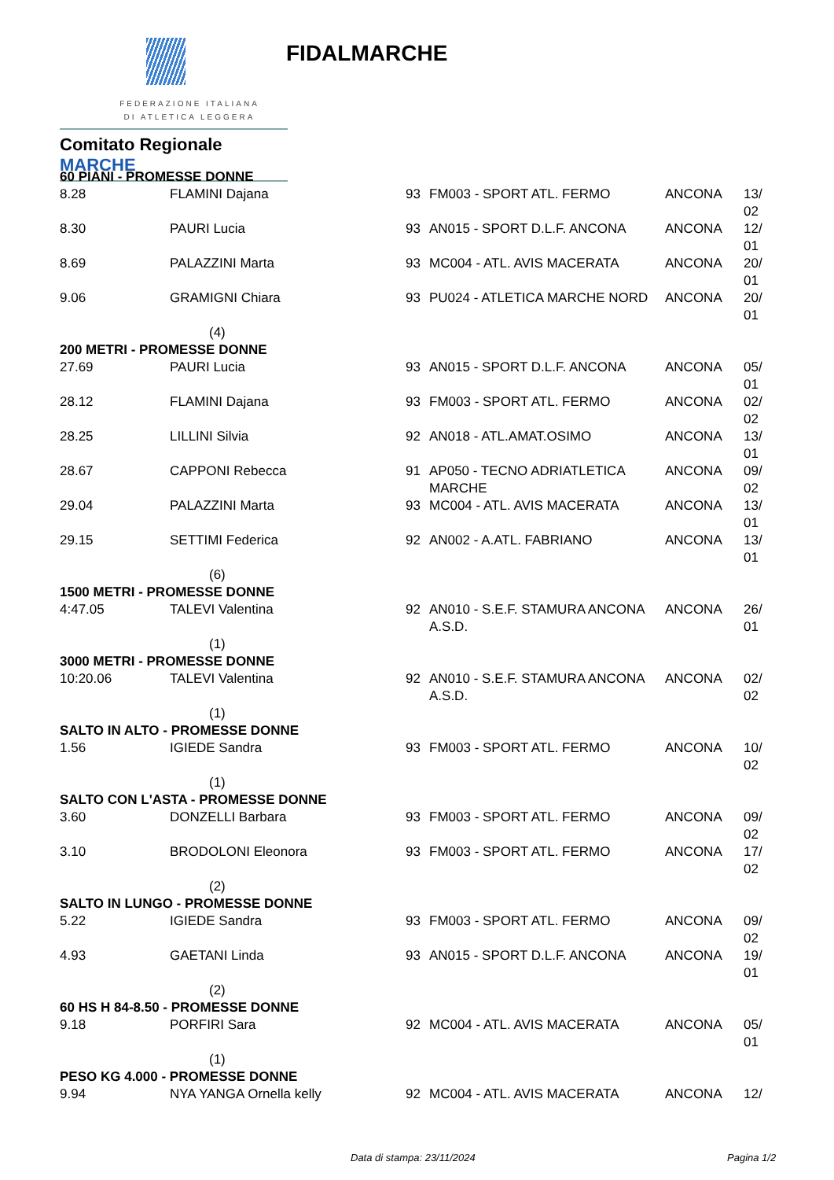FEDERAZIONE ITALIANA
DI ATLETICA LEGGERA
Comitato Regionale MARCHE
FIDALMARCHE
| 60 PIANI - PROMESSE DONNE | | | | | |
| 8.28 | FLAMINI Dajana | 93 | FM003 - SPORT ATL. FERMO | ANCONA | 13/ 02 |
| 8.30 | PAURI Lucia | 93 | AN015 - SPORT D.L.F. ANCONA | ANCONA | 12/ 01 |
| 8.69 | PALAZZINI Marta | 93 | MC004 - ATL. AVIS MACERATA | ANCONA | 20/ 01 |
| 9.06 | GRAMIGNI Chiara | 93 | PU024 - ATLETICA MARCHE NORD | ANCONA | 20/ 01 |
| (4) | | | | | |
| 200 METRI - PROMESSE DONNE | | | | | |
| 27.69 | PAURI Lucia | 93 | AN015 - SPORT D.L.F. ANCONA | ANCONA | 05/ 01 |
| 28.12 | FLAMINI Dajana | 93 | FM003 - SPORT ATL. FERMO | ANCONA | 02/ 02 |
| 28.25 | LILLINI Silvia | 92 | AN018 - ATL.AMAT.OSIMO | ANCONA | 13/ 01 |
| 28.67 | CAPPONI Rebecca | 91 | AP050 - TECNO ADRIATLETICA MARCHE | ANCONA | 09/ 02 |
| 29.04 | PALAZZINI Marta | 93 | MC004 - ATL. AVIS MACERATA | ANCONA | 13/ 01 |
| 29.15 | SETTIMI Federica | 92 | AN002 - A.ATL. FABRIANO | ANCONA | 13/ 01 |
| (6) | | | | | |
| 1500 METRI - PROMESSE DONNE | | | | | |
| 4:47.05 | TALEVI Valentina | 92 | AN010 - S.E.F. STAMURA ANCONA A.S.D. | ANCONA | 26/ 01 |
| (1) | | | | | |
| 3000 METRI - PROMESSE DONNE | | | | | |
| 10:20.06 | TALEVI Valentina | 92 | AN010 - S.E.F. STAMURA ANCONA A.S.D. | ANCONA | 02/ 02 |
| (1) | | | | | |
| SALTO IN ALTO - PROMESSE DONNE | | | | | |
| 1.56 | IGIEDE Sandra | 93 | FM003 - SPORT ATL. FERMO | ANCONA | 10/ 02 |
| (1) | | | | | |
| SALTO CON L'ASTA - PROMESSE DONNE | | | | | |
| 3.60 | DONZELLI Barbara | 93 | FM003 - SPORT ATL. FERMO | ANCONA | 09/ 02 |
| 3.10 | BRODOLONI Eleonora | 93 | FM003 - SPORT ATL. FERMO | ANCONA | 17/ 02 |
| (2) | | | | | |
| SALTO IN LUNGO - PROMESSE DONNE | | | | | |
| 5.22 | IGIEDE Sandra | 93 | FM003 - SPORT ATL. FERMO | ANCONA | 09/ 02 |
| 4.93 | GAETANI Linda | 93 | AN015 - SPORT D.L.F. ANCONA | ANCONA | 19/ 01 |
| (2) | | | | | |
| 60 HS H 84-8.50 - PROMESSE DONNE | | | | | |
| 9.18 | PORFIRI Sara | 92 | MC004 - ATL. AVIS MACERATA | ANCONA | 05/ 01 |
| (1) | | | | | |
| PESO KG 4.000 - PROMESSE DONNE | | | | | |
| 9.94 | NYA YANGA Ornella kelly | 92 | MC004 - ATL. AVIS MACERATA | ANCONA | 12/ |
Data di stampa: 23/11/2024 Pagina 1/2